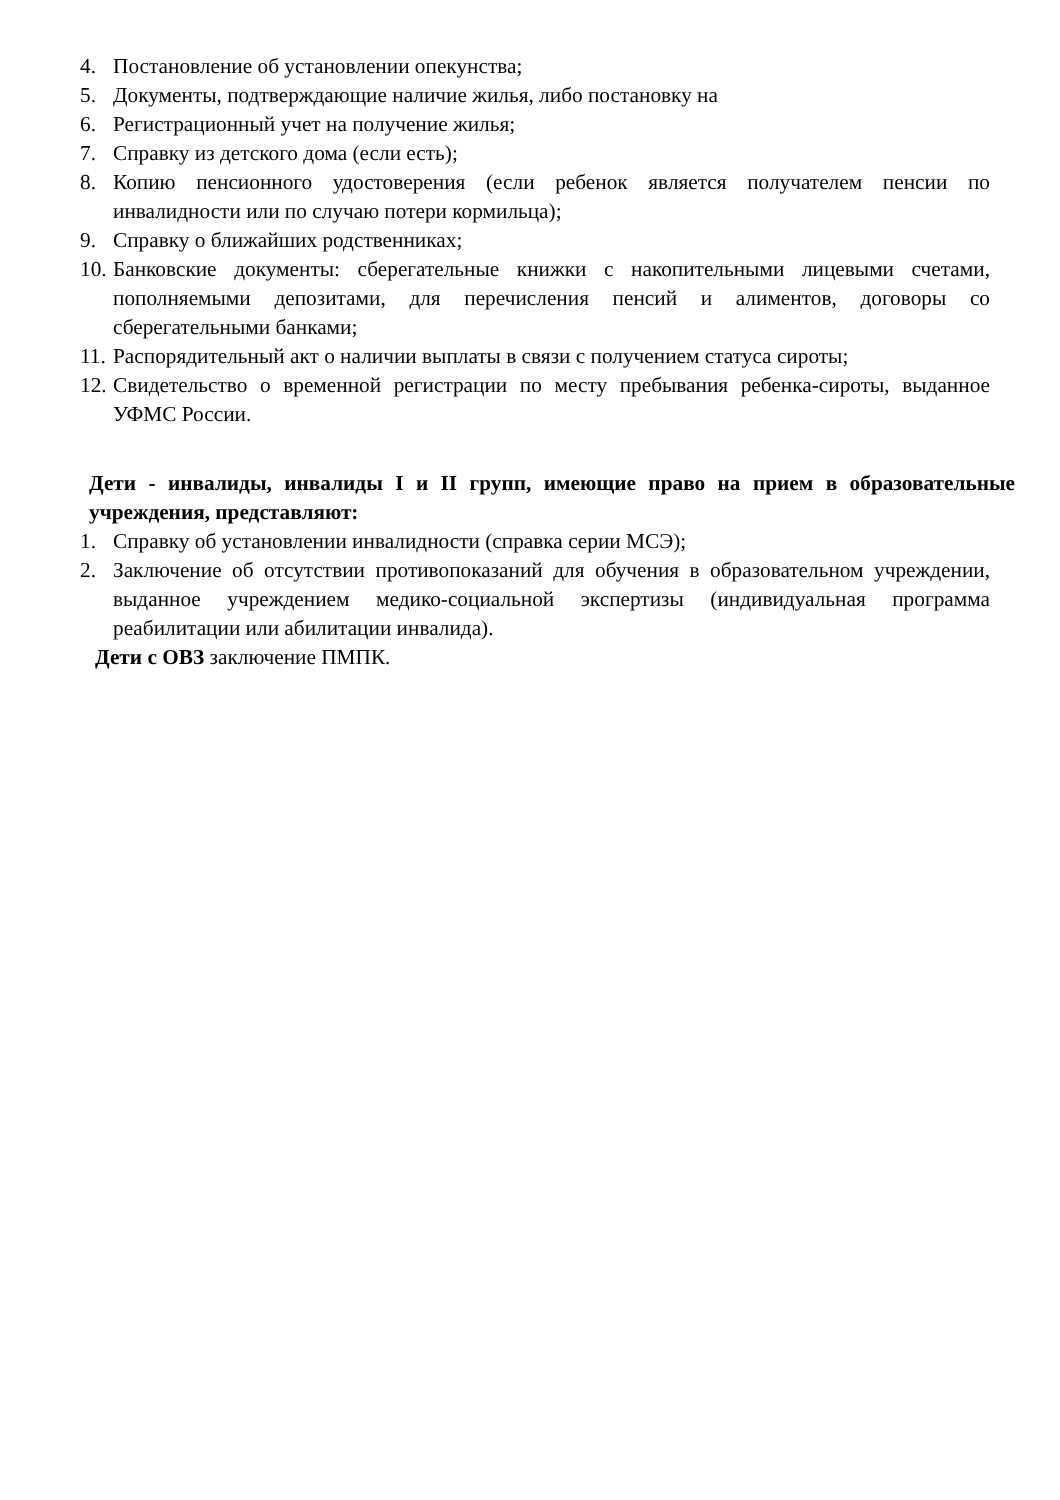4. Постановление об установлении опекунства;
5. Документы, подтверждающие наличие жилья, либо постановку на
6. Регистрационный учет на получение жилья;
7. Справку из детского дома (если есть);
8. Копию пенсионного удостоверения (если ребенок является получателем пенсии по инвалидности или по случаю потери кормильца);
9. Справку о ближайших родственниках;
10. Банковские документы: сберегательные книжки с накопительными лицевыми счетами, пополняемыми депозитами, для перечисления пенсий и алиментов, договоры со сберегательными банками;
11. Распорядительный акт о наличии выплаты в связи с получением статуса сироты;
12. Свидетельство о временной регистрации по месту пребывания ребенка-сироты, выданное УФМС России.
Дети - инвалиды, инвалиды I и II групп, имеющие право на прием в образовательные учреждения, представляют:
1. Справку об установлении инвалидности (справка серии МСЭ);
2. Заключение об отсутствии противопоказаний для обучения в образовательном учреждении, выданное учреждением медико-социальной экспертизы (индивидуальная программа реабилитации или абилитации инвалида).
Дети с ОВЗ заключение ПМПК.